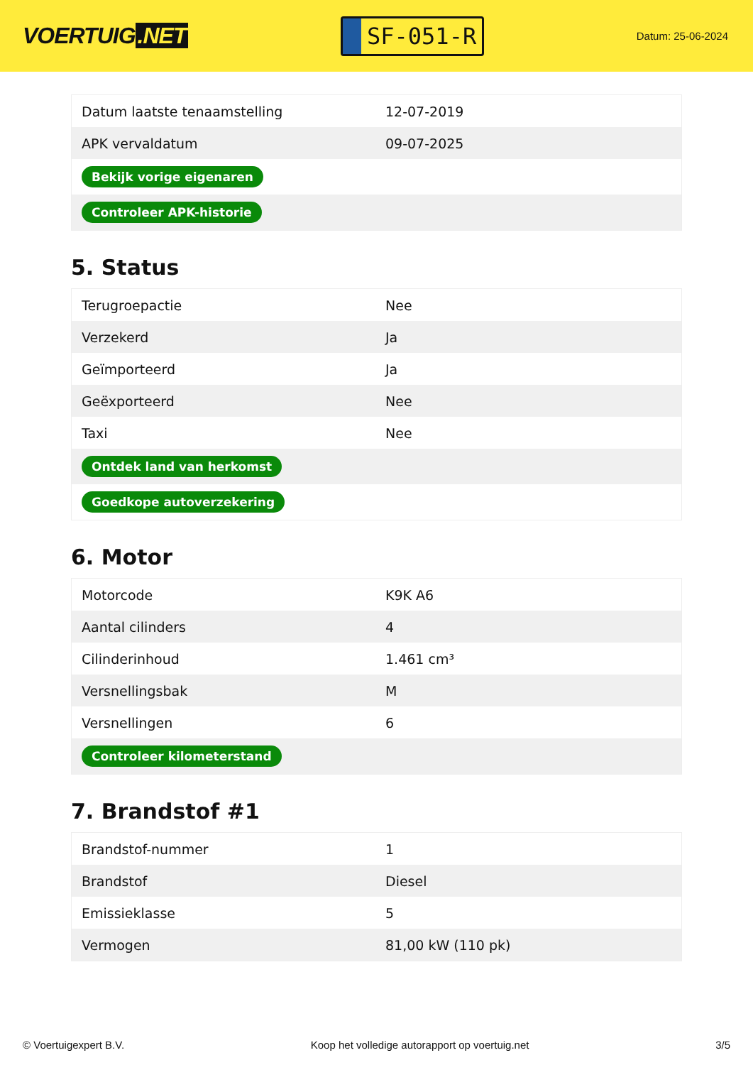VOERTUIG.NET
SF-051-R
Datum: 25-06-2024
| Datum laatste tenaamstelling | 12-07-2019 |
| APK vervaldatum | 09-07-2025 |
| Bekijk vorige eigenaren | |
| Controleer APK-historie | |
5. Status
| Terugroepactie | Nee |
| Verzekerd | Ja |
| Geïmporteerd | Ja |
| Geëxporteerd | Nee |
| Taxi | Nee |
| Ontdek land van herkomst | |
| Goedkope autoverzekering | |
6. Motor
| Motorcode | K9K A6 |
| Aantal cilinders | 4 |
| Cilinderinhoud | 1.461 cm³ |
| Versnellingsbak | M |
| Versnellingen | 6 |
| Controleer kilometerstand | |
7. Brandstof #1
| Brandstof-nummer | 1 |
| Brandstof | Diesel |
| Emissieklasse | 5 |
| Vermogen | 81,00 kW (110 pk) |
© Voertuigexpert B.V. Koop het volledige autorapport op voertuig.net 3/5